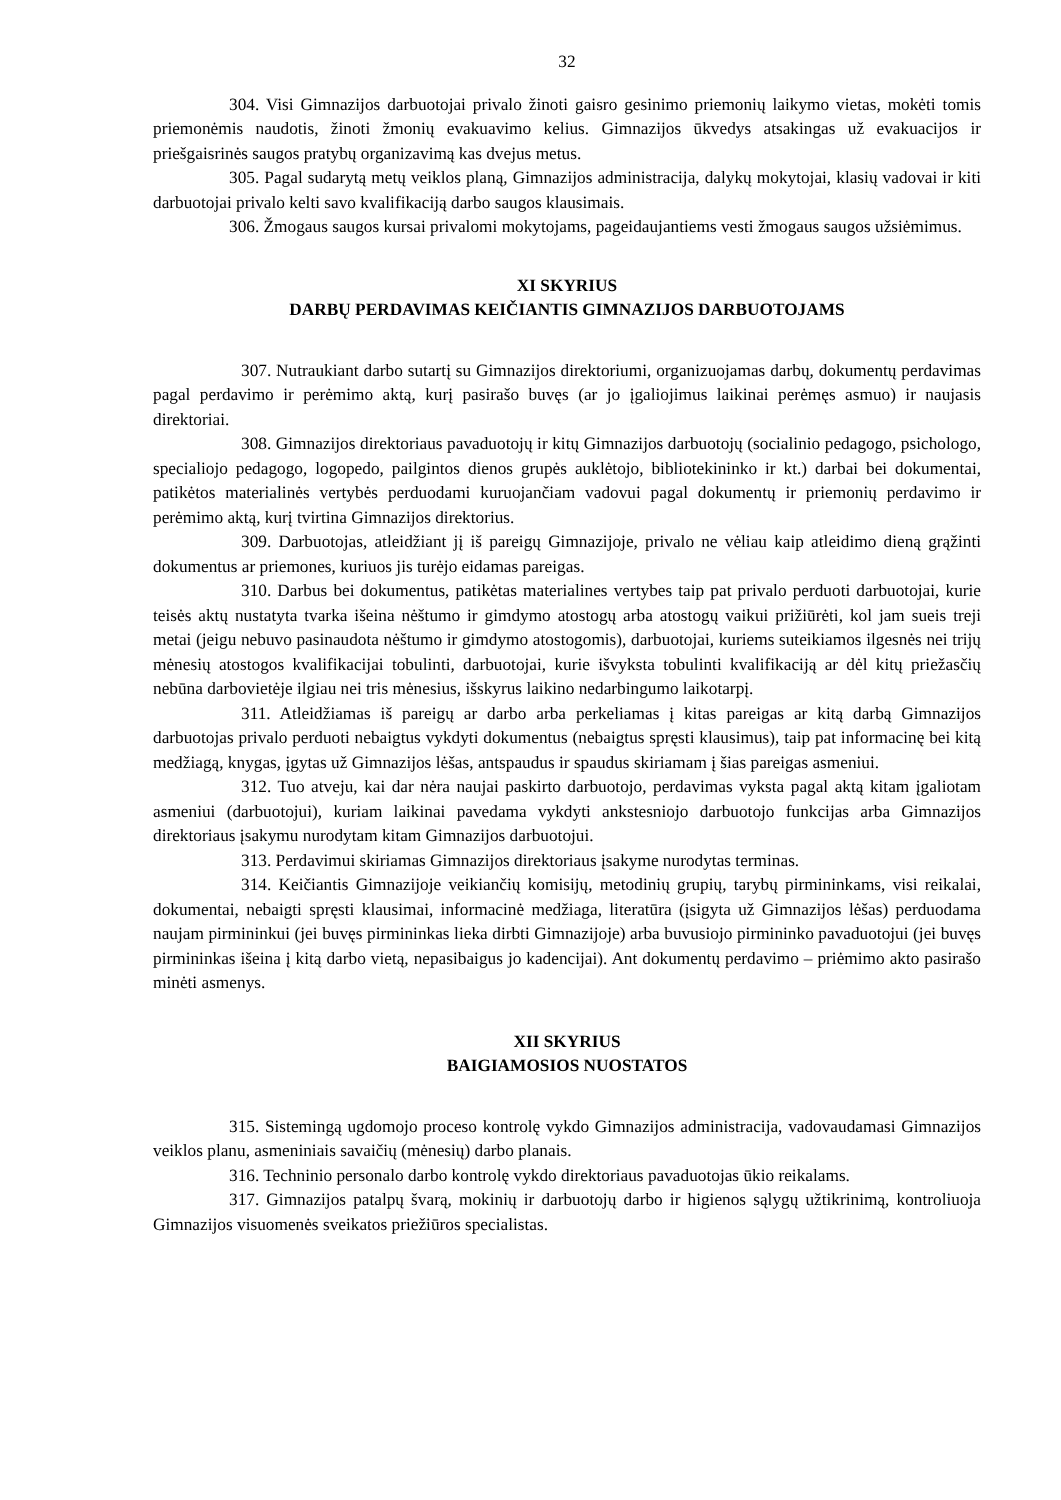32
304. Visi Gimnazijos darbuotojai privalo žinoti gaisro gesinimo priemonių laikymo vietas, mokėti tomis priemonėmis naudotis, žinoti žmonių evakuavimo kelius. Gimnazijos ūkvedys atsakingas už evakuacijos ir priešgaisrinės saugos pratybų organizavimą kas dvejus metus.
305. Pagal sudarytą metų veiklos planą, Gimnazijos administracija, dalykų mokytojai, klasių vadovai ir kiti darbuotojai privalo kelti savo kvalifikaciją darbo saugos klausimais.
306. Žmogaus saugos kursai privalomi mokytojams, pageidaujantiems vesti žmogaus saugos užsiėmimus.
XI SKYRIUS
DARBŲ PERDAVIMAS KEIČIANTIS GIMNAZIJOS DARBUOTOJAMS
307. Nutraukiant darbo sutartį su Gimnazijos direktoriumi, organizuojamas darbų, dokumentų perdavimas pagal perdavimo ir perėmimo aktą, kurį pasirašo buvęs (ar jo įgaliojimus laikinai perėmęs asmuo) ir naujasis direktoriai.
308. Gimnazijos direktoriaus pavaduotojų ir kitų Gimnazijos darbuotojų (socialinio pedagogo, psichologo, specialiojo pedagogo, logopedo, pailgintos dienos grupės auklėtojo, bibliotekininko ir kt.) darbai bei dokumentai, patikėtos materialinės vertybės perduodami kuruojančiam vadovui pagal dokumentų ir priemonių perdavimo ir perėmimo aktą, kurį tvirtina Gimnazijos direktorius.
309. Darbuotojas, atleidžiant jį iš pareigų Gimnazijoje, privalo ne vėliau kaip atleidimo dieną grąžinti dokumentus ar priemones, kuriuos jis turėjo eidamas pareigas.
310. Darbus bei dokumentus, patikėtas materialines vertybes taip pat privalo perduoti darbuotojai, kurie teisės aktų nustatyta tvarka išeina nėštumo ir gimdymo atostogų arba atostogų vaikui prižiūrėti, kol jam sueis treji metai (jeigu nebuvo pasinaudota nėštumo ir gimdymo atostogomis), darbuotojai, kuriems suteikiamos ilgesnės nei trijų mėnesių atostogos kvalifikacijai tobulinti, darbuotojai, kurie išvyksta tobulinti kvalifikaciją ar dėl kitų priežasčių nebūna darbovietėje ilgiau nei tris mėnesius, išskyrus laikino nedarbingumo laikotarpį.
311. Atleidžiamas iš pareigų ar darbo arba perkeliamas į kitas pareigas ar kitą darbą Gimnazijos darbuotojas privalo perduoti nebaigtus vykdyti dokumentus (nebaigtus spręsti klausimus), taip pat informacinę bei kitą medžiagą, knygas, įgytas už Gimnazijos lėšas, antspaudus ir spaudus skiriamam į šias pareigas asmeniui.
312. Tuo atveju, kai dar nėra naujai paskirto darbuotojo, perdavimas vyksta pagal aktą kitam įgaliotam asmeniui (darbuotojui), kuriam laikinai pavedama vykdyti ankstesniojo darbuotojo funkcijas arba Gimnazijos direktoriaus įsakymu nurodytam kitam Gimnazijos darbuotojui.
313. Perdavimui skiriamas Gimnazijos direktoriaus įsakyme nurodytas terminas.
314. Keičiantis Gimnazijoje veikiančių komisijų, metodinių grupių, tarybų pirmininkams, visi reikalai, dokumentai, nebaigti spręsti klausimai, informacinė medžiaga, literatūra (įsigyta už Gimnazijos lėšas) perduodama naujam pirmininkui (jei buvęs pirmininkas lieka dirbti Gimnazijoje) arba buvusiojo pirmininko pavaduotojui (jei buvęs pirmininkas išeina į kitą darbo vietą, nepasibaigus jo kadencijai). Ant dokumentų perdavimo – priėmimo akto pasirašo minėti asmenys.
XII SKYRIUS
BAIGIAMOSIOS NUOSTATOS
315. Sistemingą ugdomojo proceso kontrolę vykdo Gimnazijos administracija, vadovaudamasi Gimnazijos veiklos planu, asmeniniais savaičių (mėnesių) darbo planais.
316. Techninio personalo darbo kontrolę vykdo direktoriaus pavaduotojas ūkio reikalams.
317. Gimnazijos patalpų švarą, mokinių ir darbuotojų darbo ir higienos sąlygų užtikrinimą, kontroliuoja Gimnazijos visuomenės sveikatos priežiūros specialistas.